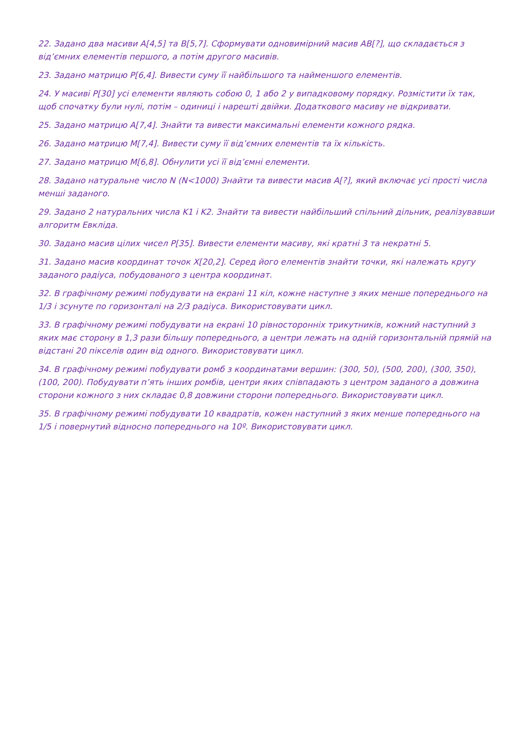22. Задано два масиви A[4,5] та B[5,7]. Сформувати одновимірний масив АВ[?], що складається з від’ємних елементів першого, а потім другого масивів.
23. Задано матрицю P[6,4]. Вивести суму її найбільшого та найменшого елементів.
24. У масиві P[30] усі елементи являють собою 0, 1 або 2 у випадковому порядку. Розмістити їх так, щоб спочатку були нулі, потім – одиниці і нарешті двійки. Додаткового масиву не відкривати.
25. Задано матрицю A[7,4]. Знайти та вивести максимальні елементи кожного рядка.
26. Задано матрицю M[7,4]. Вивести суму її від’ємних елементів та їх кількість.
27. Задано матрицю M[6,8]. Обнулити усі її від’ємні елементи.
28. Задано натуральне число N (N<1000) Знайти та вивести масив A[?], який включає усі прості числа менші заданого.
29. Задано 2 натуральних числа K1 і K2. Знайти та вивести найбільший спільний дільник, реалізувавши алгоритм Евкліда.
30. Задано масив цілих чисел P[35]. Вивести елементи масиву, які кратні 3 та некратні 5.
31. Задано масив координат точок X[20,2]. Серед його елементів знайти точки, які належать кругу заданого радіуса, побудованого з центра координат.
32. В графічному режимі побудувати на екрані 11 кіл, кожне наступне з яких менше попереднього на 1/3 і зсунуте по горизонталі на 2/3 радіуса. Використовувати цикл.
33. В графічному режимі побудувати на екрані 10 рівносторонніх трикутників, кожний наступний з яких має сторону в 1,3 рази більшу попереднього, а центри лежать на одній горизонтальній прямій на відстані 20 пікселів один від одного. Використовувати цикл.
34. В графічному режимі побудувати ромб з координатами вершин: (300, 50), (500, 200), (300, 350), (100, 200). Побудувати п’ять інших ромбів, центри яких співпадають з центром заданого а довжина сторони кожного з них складає 0,8 довжини сторони попереднього. Використовувати цикл.
35. В графічному режимі побудувати 10 квадратів, кожен наступний з яких менше попереднього на 1/5 і повернутий відносно попереднього на 10º. Використовувати цикл.